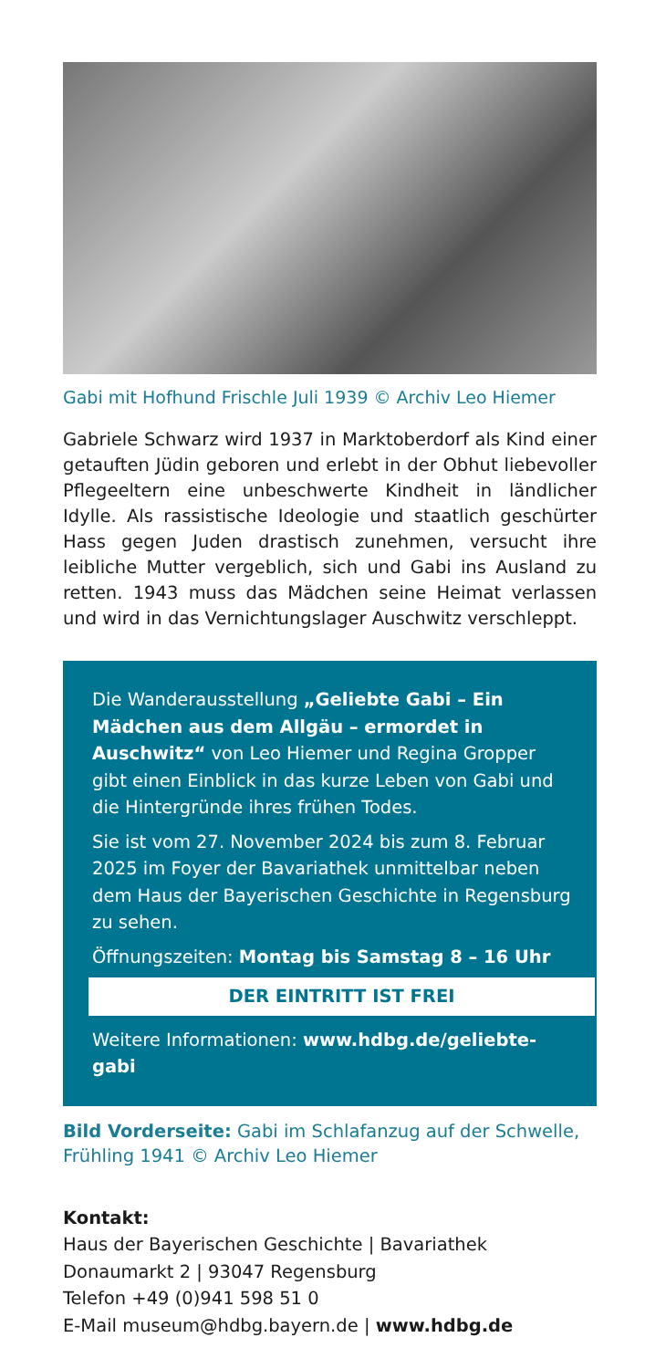Gabi mit Hofhund Frischle Juli 1939 © Archiv Leo Hiemer
Gabriele Schwarz wird 1937 in Marktoberdorf als Kind einer getauften Jüdin geboren und erlebt in der Obhut liebevoller Pflegeeltern eine unbeschwerte Kindheit in ländlicher Idylle. Als rassistische Ideologie und staatlich geschürter Hass gegen Juden drastisch zunehmen, versucht ihre leibliche Mutter vergeblich, sich und Gabi ins Ausland zu retten. 1943 muss das Mädchen seine Heimat verlassen und wird in das Vernichtungslager Auschwitz verschleppt.
Die Wanderausstellung „Geliebte Gabi – Ein Mädchen aus dem Allgäu – ermordet in Auschwitz“ von Leo Hiemer und Regina Gropper gibt einen Einblick in das kurze Leben von Gabi und die Hintergründe ihres frühen Todes.
Sie ist vom 27. November 2024 bis zum 8. Februar 2025 im Foyer der Bavariathek unmittelbar neben dem Haus der Bayerischen Geschichte in Regensburg zu sehen.
Öffnungszeiten: Montag bis Samstag 8 – 16 Uhr
DER EINTRITT IST FREI
Weitere Informationen: www.hdbg.de/geliebte-gabi
Bild Vorderseite: Gabi im Schlafanzug auf der Schwelle, Frühling 1941 © Archiv Leo Hiemer
Kontakt:
Haus der Bayerischen Geschichte | Bavariathek
Donaumarkt 2 | 93047 Regensburg
Telefon +49 (0)941 598 51 0
E-Mail museum@hdbg.bayern.de | www.hdbg.de